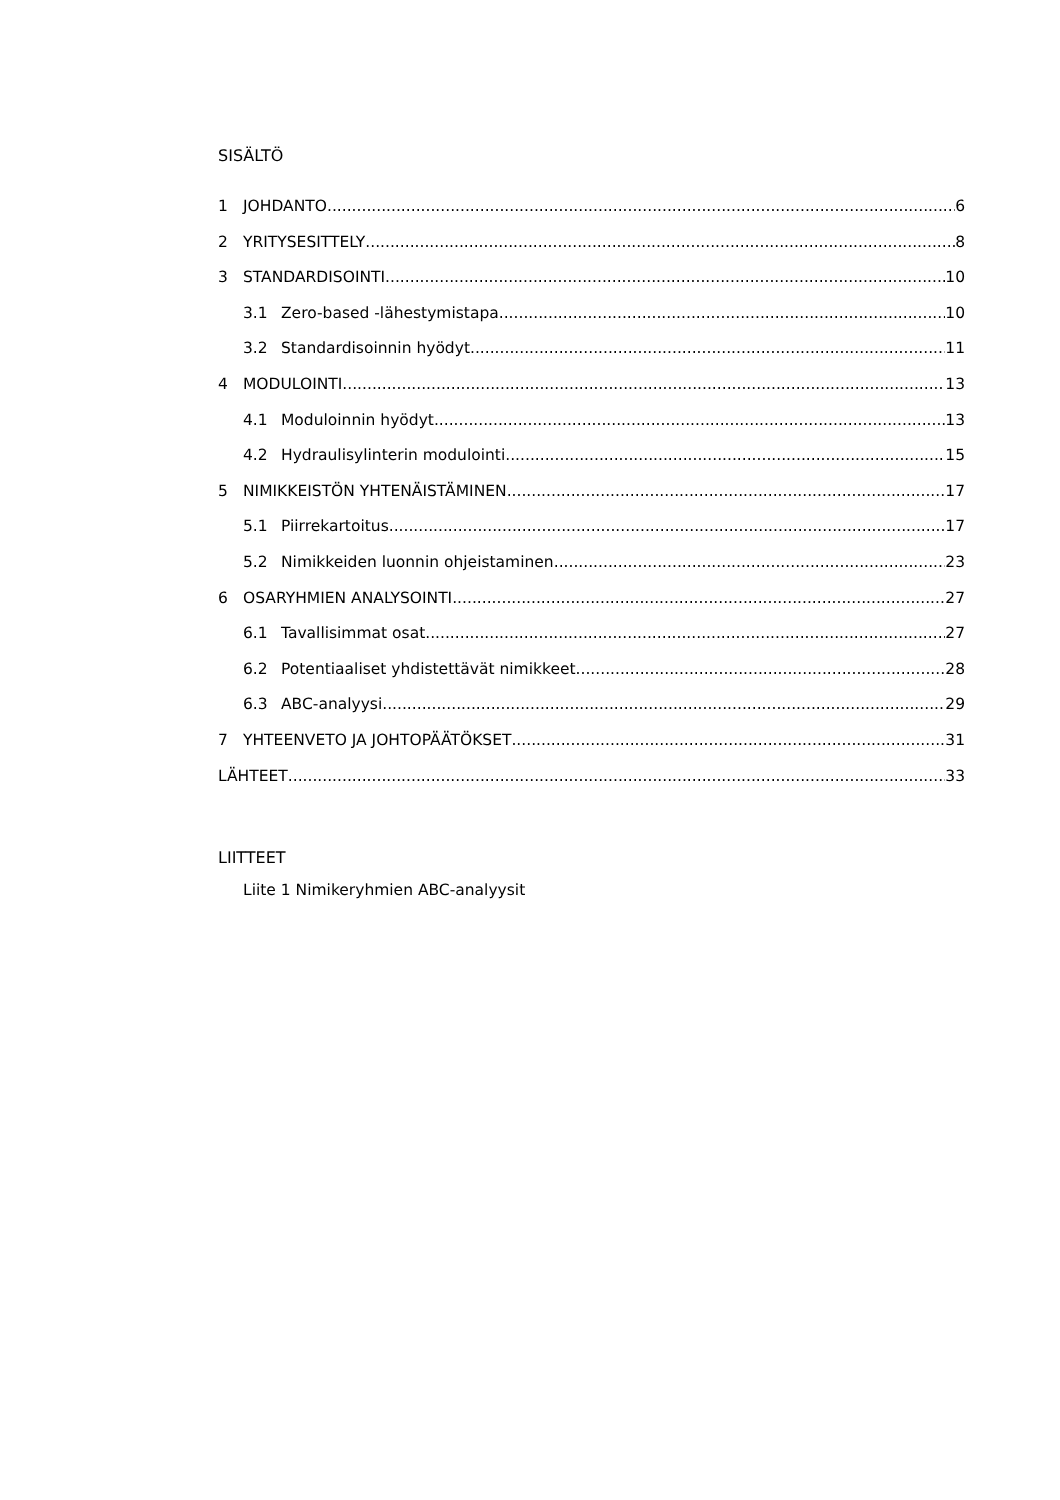SISÄLTÖ
1 JOHDANTO 6
2 YRITYSESITTELY 8
3 STANDARDISOINTI 10
3.1 Zero-based -lähestymistapa 10
3.2 Standardisoinnin hyödyt 11
4 MODULOINTI 13
4.1 Moduloinnin hyödyt 13
4.2 Hydraulisylinterin modulointi 15
5 NIMIKKEISTÖN YHTENÄISTÄMINEN 17
5.1 Piirrekartoitus 17
5.2 Nimikkeiden luonnin ohjeistaminen 23
6 OSARYHMIEN ANALYSOINTI 27
6.1 Tavallisimmat osat 27
6.2 Potentiaaliset yhdistettävät nimikkeet 28
6.3 ABC-analyysi 29
7 YHTEENVETO JA JOHTOPÄÄTÖKSET 31
LÄHTEET 33
LIITTEET
Liite 1 Nimikeryhmien ABC-analyysit